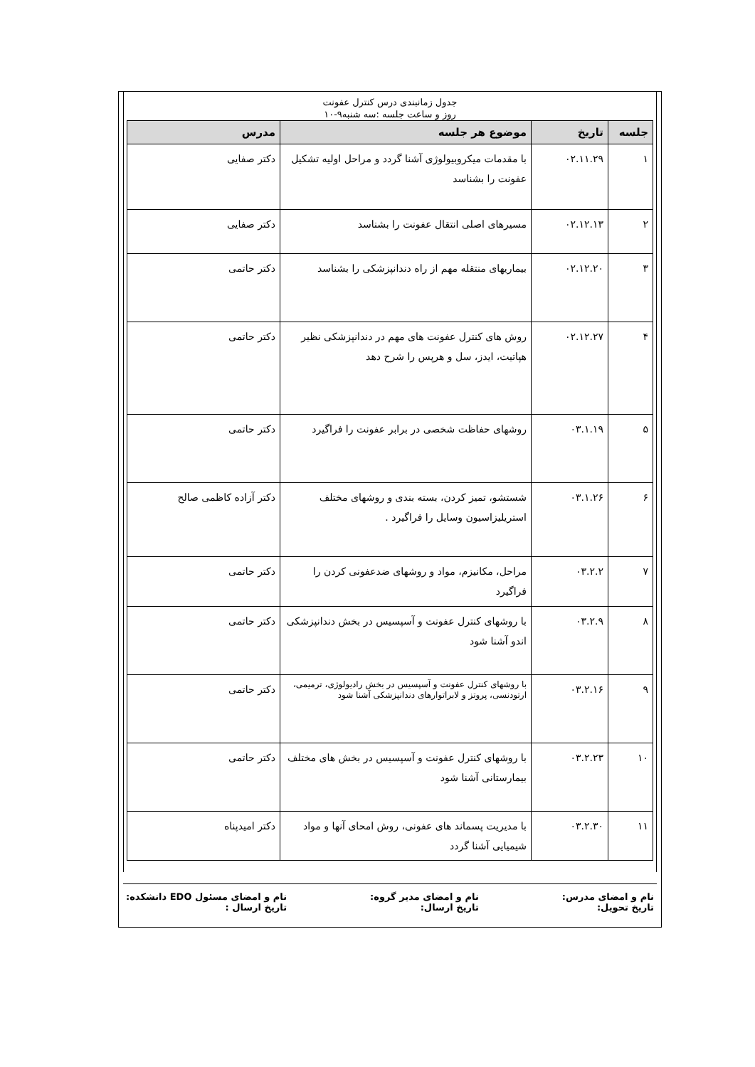جدول زمانبندی درس کنترل عفونت
روز و ساعت جلسه :سه شنبه۹-۱۰
| جلسه | تاریخ | موضوع هر جلسه | مدرس |
| --- | --- | --- | --- |
| ۱ | ۰۲.۱۱.۲۹ | با مقدمات میکروبیولوژی آشنا گردد و مراحل اولیه تشکیل عفونت را بشناسد | دکتر صفایی |
| ۲ | ۰۲.۱۲.۱۳ | مسیرهای اصلی انتقال عفونت را بشناسد | دکتر صفایی |
| ۳ | ۰۲.۱۲.۲۰ | بیماریهای منتقله مهم از راه دندانپزشکی را بشناسد | دکتر حاتمی |
| ۴ | ۰۲.۱۲.۲۷ | روش های کنترل عفونت های مهم در دندانپزشکی نظیر هپاتیت، ایدز، سل و هرپس را شرح دهد | دکتر حاتمی |
| ۵ | ۰۳.۱.۱۹ | روشهای حفاظت شخصی در برابر عفونت را فراگیرد | دکتر حاتمی |
| ۶ | ۰۳.۱.۲۶ | شستشو، تمیز کردن، بسته بندی و روشهای مختلف استریلیزاسیون وسایل را فراگیرد . | دکتر آزاده کاظمی صالح |
| ۷ | ۰۳.۲.۲ | مراحل، مکانیزم، مواد و روشهای ضدعفونی کردن را فراگیرد | دکتر حاتمی |
| ۸ | ۰۳.۲.۹ | با روشهای کنترل عفونت و آسپسیس در بخش دندانپزشکی اندو آشنا شود | دکتر حاتمی |
| ۹ | ۰۳.۲.۱۶ | با روشهای کنترل عفونت و آسپسیس در بخش رادیولوژی، ترمیمی، ارتودنسی، پروتز و لابراتوارهای دندانپزشکی آشنا شود | دکتر حاتمی |
| ۱۰ | ۰۳.۲.۲۳ | با روشهای کنترل عفونت و آسپسیس در بخش های مختلف بیمارستانی آشنا شود | دکتر حاتمی |
| ۱۱ | ۰۳.۲.۳۰ | با مدیریت پسماند های عفونی، روش امحای آنها و مواد شیمیایی آشنا گردد | دکتر امیدپناه |
نام و امضای مدرس:
تاریخ تحویل:
نام و امضای مدیر گروه:
تاریخ ارسال:
نام و امضای مسئول EDO دانشکده:
تاریخ ارسال :